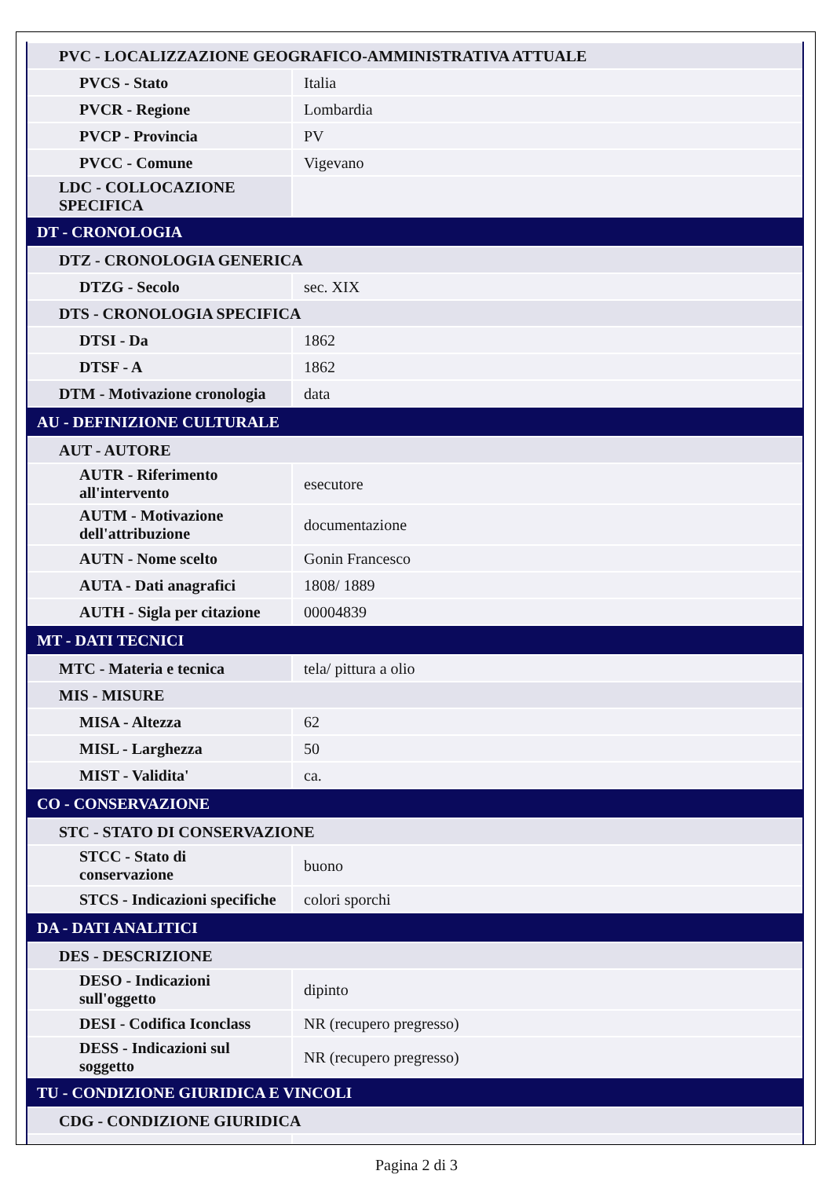| PVC - LOCALIZZAZIONE GEOGRAFICO-AMMINISTRATIVA ATTUALE | |
| PVCS - Stato | Italia |
| PVCR - Regione | Lombardia |
| PVCP - Provincia | PV |
| PVCC - Comune | Vigevano |
| LDC - COLLOCAZIONE SPECIFICA | |
| DT - CRONOLOGIA | |
| DTZ - CRONOLOGIA GENERICA | |
| DTZG - Secolo | sec. XIX |
| DTS - CRONOLOGIA SPECIFICA | |
| DTSI - Da | 1862 |
| DTSF - A | 1862 |
| DTM - Motivazione cronologia | data |
| AU - DEFINIZIONE CULTURALE | |
| AUT - AUTORE | |
| AUTR - Riferimento all'intervento | esecutore |
| AUTM - Motivazione dell'attribuzione | documentazione |
| AUTN - Nome scelto | Gonin Francesco |
| AUTA - Dati anagrafici | 1808/ 1889 |
| AUTH - Sigla per citazione | 00004839 |
| MT - DATI TECNICI | |
| MTC - Materia e tecnica | tela/ pittura a olio |
| MIS - MISURE | |
| MISA - Altezza | 62 |
| MISL - Larghezza | 50 |
| MIST - Validita' | ca. |
| CO - CONSERVAZIONE | |
| STC - STATO DI CONSERVAZIONE | |
| STCC - Stato di conservazione | buono |
| STCS - Indicazioni specifiche | colori sporchi |
| DA - DATI ANALITICI | |
| DES - DESCRIZIONE | |
| DESO - Indicazioni sull'oggetto | dipinto |
| DESI - Codifica Iconclass | NR (recupero pregresso) |
| DESS - Indicazioni sul soggetto | NR (recupero pregresso) |
| TU - CONDIZIONE GIURIDICA E VINCOLI | |
| CDG - CONDIZIONE GIURIDICA | |
Pagina 2 di 3